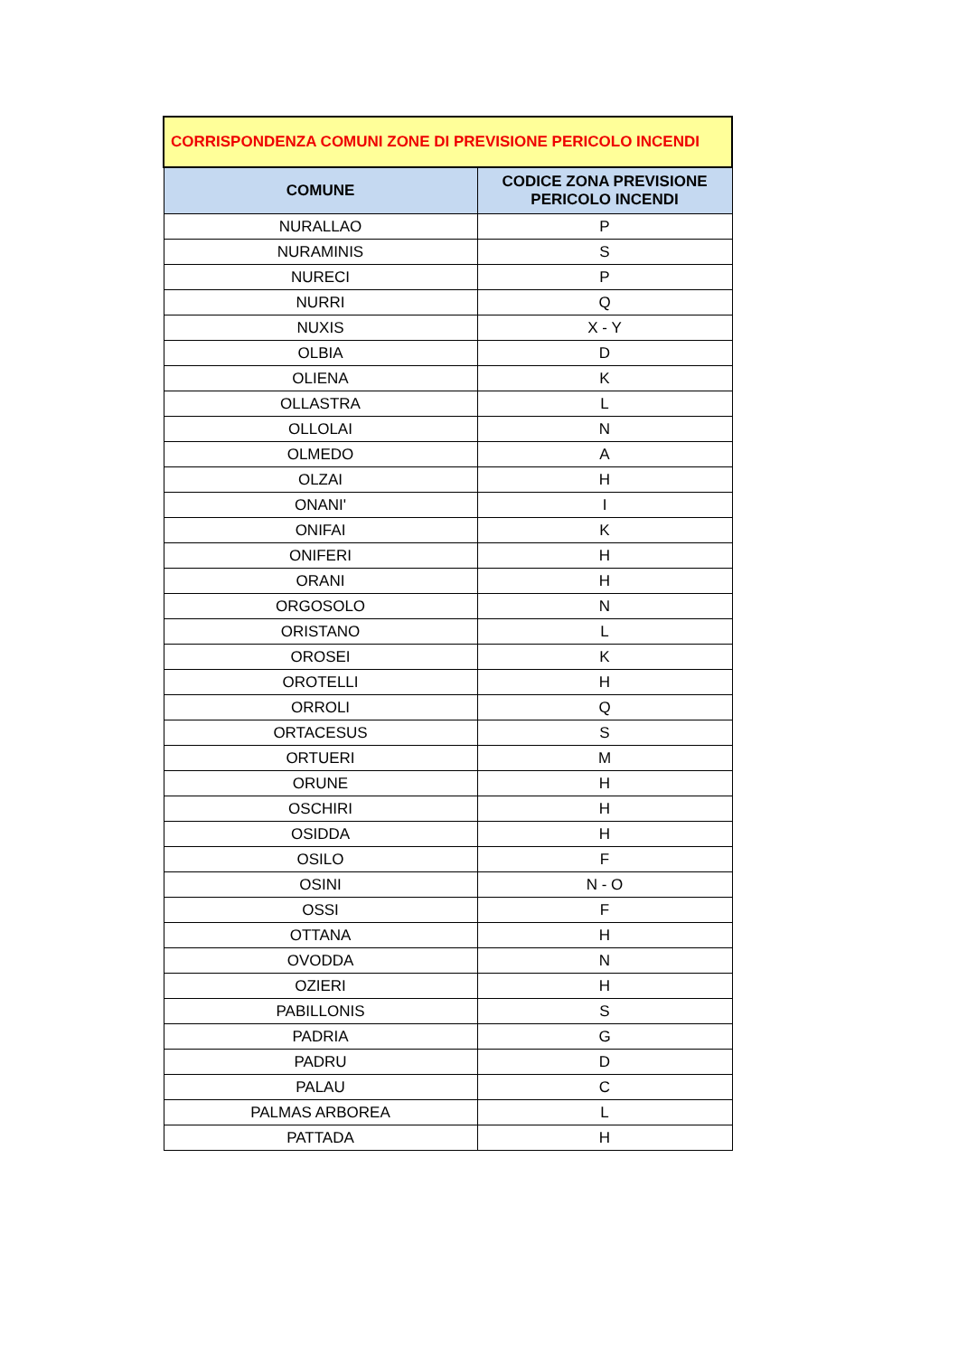| CORRISPONDENZA COMUNI ZONE DI PREVISIONE PERICOLO INCENDI | |
| --- | --- |
| COMUNE | CODICE ZONA PREVISIONE PERICOLO INCENDI |
| NURALLAO | P |
| NURAMINIS | S |
| NURECI | P |
| NURRI | Q |
| NUXIS | X - Y |
| OLBIA | D |
| OLIENA | K |
| OLLASTRA | L |
| OLLOLAI | N |
| OLMEDO | A |
| OLZAI | H |
| ONANI' | I |
| ONIFAI | K |
| ONIFERI | H |
| ORANI | H |
| ORGOSOLO | N |
| ORISTANO | L |
| OROSEI | K |
| OROTELLI | H |
| ORROLI | Q |
| ORTACESUS | S |
| ORTUERI | M |
| ORUNE | H |
| OSCHIRI | H |
| OSIDDA | H |
| OSILO | F |
| OSINI | N - O |
| OSSI | F |
| OTTANA | H |
| OVODDA | N |
| OZIERI | H |
| PABILLONIS | S |
| PADRIA | G |
| PADRU | D |
| PALAU | C |
| PALMAS ARBOREA | L |
| PATTADA | H |